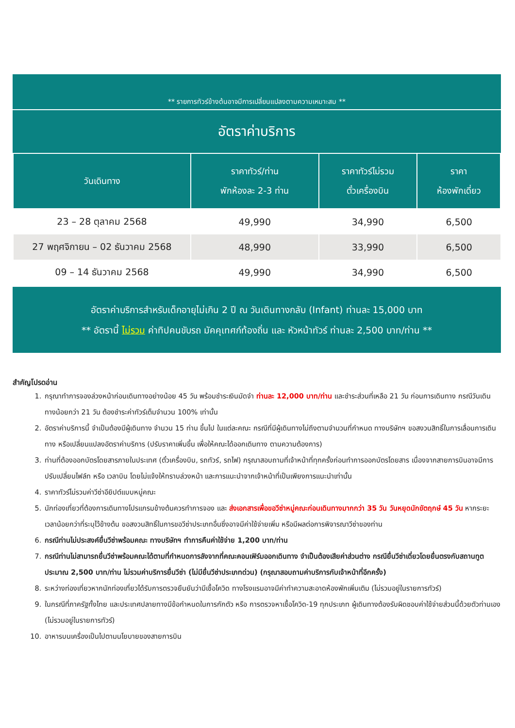** รายการทัวร์ข้างต้นอาจมีการเปลี่ยนแปลงตามความเหมาะสม **
อัตราค่าบริการ
| วันเดินทาง | ราคาทัวร์/ท่าน พักห้องละ 2-3 ท่าน | ราคาทัวร์ไม่รวม ตั๋วเครื่องบิน | ราคา ห้องพักเดี่ยว |
| --- | --- | --- | --- |
| 23 – 28 ตุลาคม 2568 | 49,990 | 34,990 | 6,500 |
| 27 พฤศจิกายน – 02 ธันวาคม 2568 | 48,990 | 33,990 | 6,500 |
| 09 – 14 ธันวาคม 2568 | 49,990 | 34,990 | 6,500 |
อัตราค่าบริการสำหรับเด็กอายุไม่เกิน 2 ปี ณ วันเดินทางกลับ (Infant) ท่านละ 15,000 บาท
** อัตรานี้ ไม่รวม ค่าทิปคนขับรถ มัคคุเทศก์ท้องถิ่น และ หัวหน้าทัวร์ ท่านละ 2,500 บาท/ท่าน **
สำคัญโปรดอ่าน
1. กรุณาทำการจองล่วงหน้าก่อนเดินทางอย่างน้อย 45 วัน พร้อมชำระเงินมัดจำ ท่านละ 12,000 บาท/ท่าน และชำระส่วนที่เหลือ 21 วัน ก่อนการเดินทาง กรณีวันเดินทางน้อยกว่า 21 วัน ต้องชำระค่าทัวร์เต็มจำนวน 100% เท่านั้น
2. อัตราค่าบริการนี้ จำเป็นต้องมีผู้เดินทาง จำนวน 15 ท่าน ขึ้นไป ในแต่ละคณะ กรณีที่มีผู้เดินทางไม่ถึงตามจำนวนที่กำหนด ทางบริษัทฯ ขอสงวนสิทธิ์ในการเลื่อนการเดินทาง หรือเปลี่ยนแปลงอัตราค่าบริการ (ปรับราคาเพิ่มขึ้น เพื่อให้คณะได้ออกเดินทาง ตามความต้องการ)
3. ท่านที่ต้องออกบัตรโดยสารภายในประเทศ (ตั๋วเครื่องบิน, รถทัวร์, รถไฟ) กรุณาสอบถามที่เจ้าหน้าที่ทุกครั้งก่อนทำการออกบัตรโดยสาร เนื่องจากสายการบินอาจมีการปรับเปลี่ยนไฟล์ท หรือ เวลาบิน โดยไม่แจ้งให้ทราบล่วงหน้า และการแนะนำจากเจ้าหน้าที่เป็นเพียงการแนะนำเท่านั้น
4. ราคาทัวร์ไม่รวมค่าวีซ่าอียิปต์แบบหมู่คณะ
5. นักท่องเที่ยวที่ต้องการเดินทางโปรแกรมข้างต้นควรทำการจอง และ ส่งเอกสารเพื่อขอวีซ่าหมู่คณะก่อนเดินทางมากกว่า 35 วัน วันหยุดนักขัตฤกษ์ 45 วัน หากระยะเวลาน้อยกว่าที่ระบุไว้ข้างต้น ขอสงวนสิทธิ์ในการขอวีซ่าประเภทอื่นซึ่งอาจมีค่าใช้จ่ายเพิ่ม หรือมีผลต่อการพิจารณาวีซ่าของท่าน
6. กรณีท่านไม่ประสงค์ยื่นวีซ่าพร้อมคณะ ทางบริษัทฯ ทำการคืนค่าใช้จ่าย 1,200 บาท/ท่าน
7. กรณีท่านไม่สามารถยื่นวีซ่าพร้อมคณะได้ตามที่กำหนดการลังจากที่คณะคอนเฟิร์มออกเดินทาง จำเป็นต้องเสียค่าส่วนต่าง กรณียื่นวีซ่าเดี่ยวโดยยื่นตรงกับสถานทูตประมาณ 2,500 บาท/ท่าน ไม่รวมค่าบริการยื่นวีซ่า (ไม่มียื่นวีซ่าประเภทด่วน) (กรุณาสอบถามค่าบริการกับเจ้าหน้าที่อีกครั้ง)
8. ระหว่างท่องเที่ยวหากนักท่องเที่ยวได้รับการตรวจยืนยันว่ามีเชื้อโควิด ทางโรงแรมอาจมีค่าทำความสะอาดห้องพักเพิ่มเติม (ไม่รวมอยู่ในรายการทัวร์)
9. ในกรณีที่ภาครัฐทั้งไทย และประเทศปลายทางมีข้อกำหนดในการกักตัว หรือ การตรวจหาเชื้อโควิด-19 ทุกประเภท ผู้เดินทางต้องรับผิดชอบค่าใช้จ่ายส่วนนี้ด้วยตัวท่านเอง (ไม่รวมอยู่ในรายการทัวร์)
10. อาหารบนเครื่องเป็นไปตามนโยบายของสายการบิน